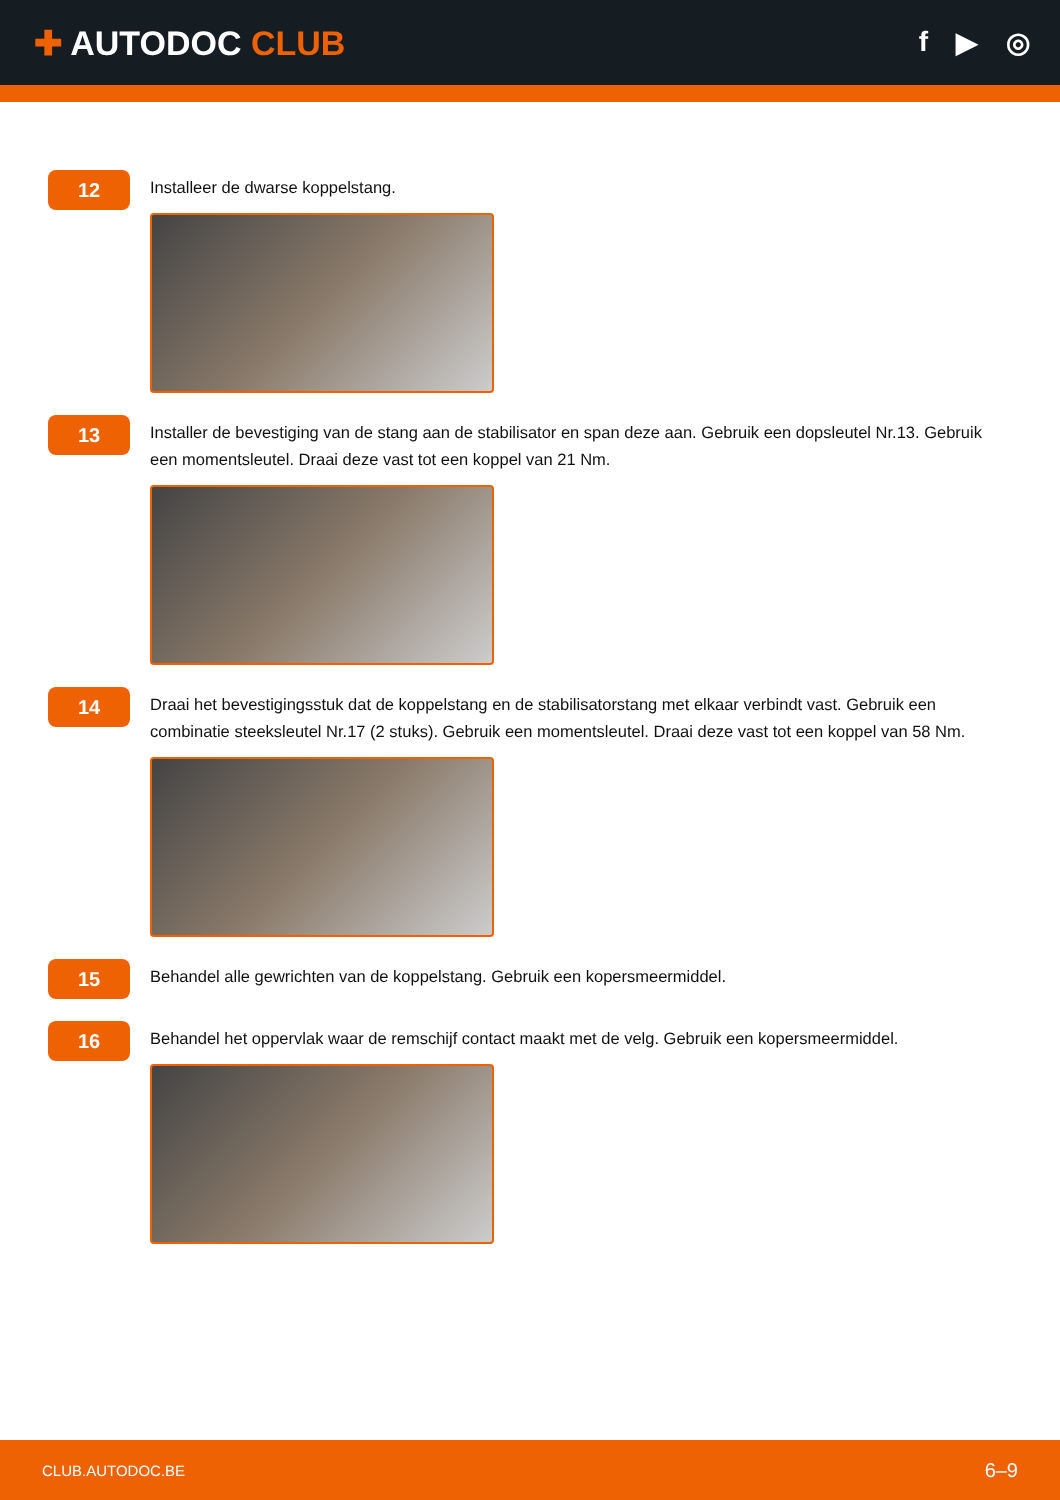✚ AUTODOC CLUB
f ▶ ◎
12
Installeer de dwarse koppelstang.
13
Installer de bevestiging van de stang aan de stabilisator en span deze aan. Gebruik een dopsleutel Nr.13. Gebruik een momentsleutel. Draai deze vast tot een koppel van 21 Nm.
14
Draai het bevestigingsstuk dat de koppelstang en de stabilisatorstang met elkaar verbindt vast. Gebruik een combinatie steeksleutel Nr.17 (2 stuks). Gebruik een momentsleutel. Draai deze vast tot een koppel van 58 Nm.
15
Behandel alle gewrichten van de koppelstang. Gebruik een kopersmeermiddel.
16
Behandel het oppervlak waar de remschijf contact maakt met de velg. Gebruik een kopersmeermiddel.
CLUB.AUTODOC.BE 6–9